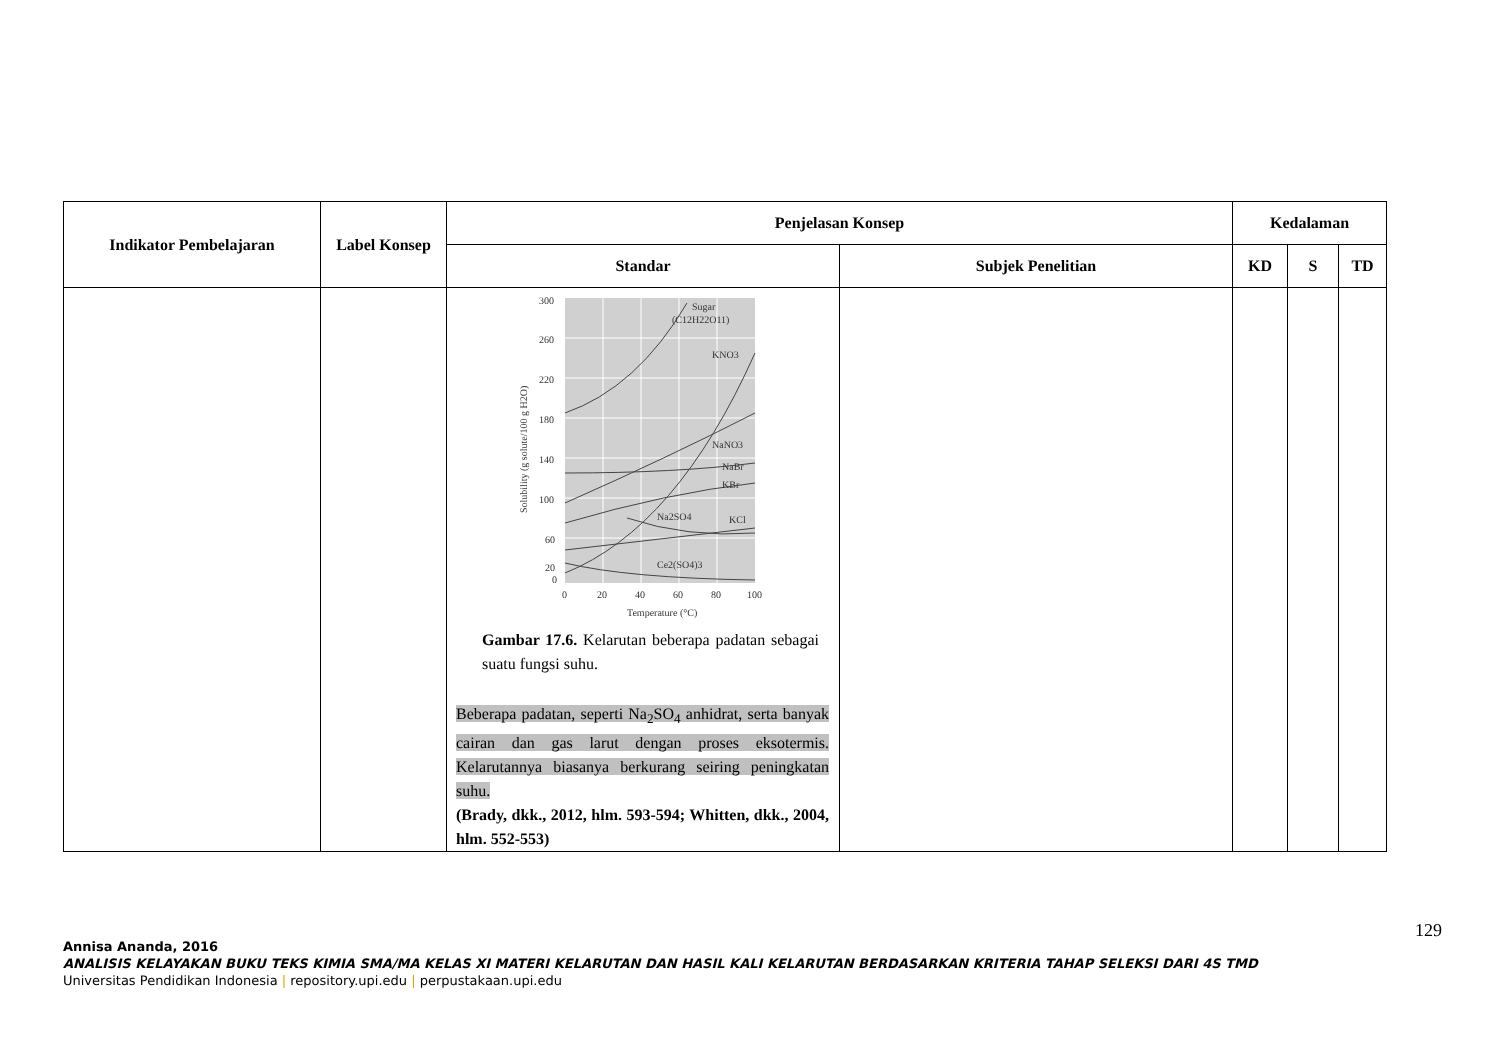| Indikator Pembelajaran | Label Konsep | Penjelasan Konsep | | Kedalaman | | |
| --- | --- | --- | --- | --- | --- | --- |
| | | Standar | Subjek Penelitian | KD | S | TD |
| | | 300 260 220 180 140 100 60 20 0 0 20 40 60 80 100 Temperature (°C) Sugar (C12H22O11) KNO3 NaNO3 NaBr KBr Na2SO4 KCl Ce2(SO4)3 Solubility (g solute/100 g H2O) Gambar 17.6. Kelarutan beberapa padatan sebagai suatu fungsi suhu. Beberapa padatan, seperti Na<sub>2</sub>SO<sub>4</sub> anhidrat, serta banyak cairan dan gas larut dengan proses eksotermis. Kelarutannya biasanya berkurang seiring peningkatan suhu. (Brady, dkk., 2012, hlm. 593-594; Whitten, dkk., 2004, hlm. 552-553) | | | | |
129
Annisa Ananda, 2016
ANALISIS KELAYAKAN BUKU TEKS KIMIA SMA/MA KELAS XI MATERI KELARUTAN DAN HASIL KALI KELARUTAN BERDASARKAN KRITERIA TAHAP SELEKSI DARI 4S TMD
Universitas Pendidikan Indonesia | repository.upi.edu | perpustakaan.upi.edu